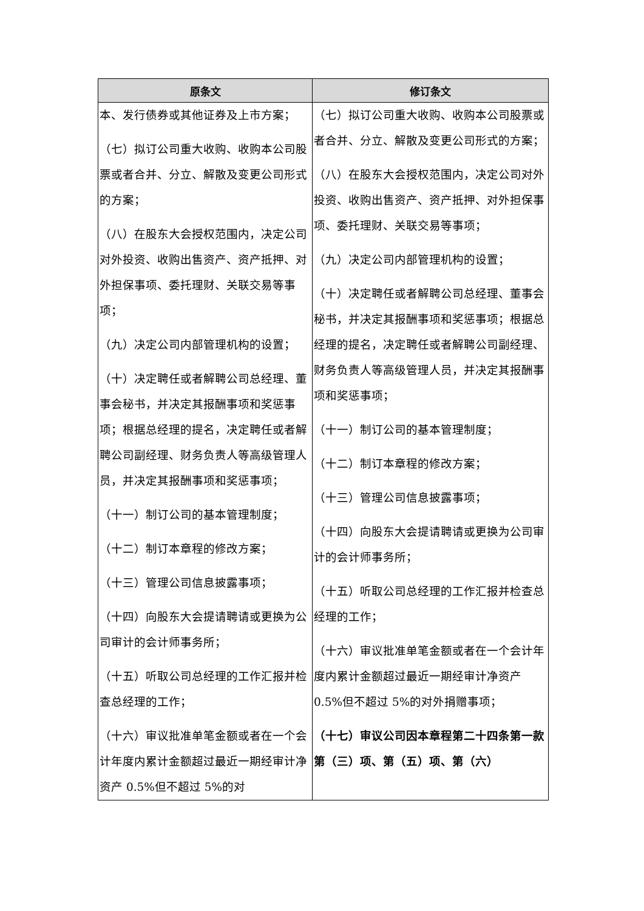| 原条文 | 修订条文 |
| --- | --- |
| 本、发行债券或其他证券及上市方案； （七）拟订公司重大收购、收购本公司股票或者合并、分立、解散及变更公司形式的方案； （八）在股东大会授权范围内，决定公司对外投资、收购出售资产、资产抵押、对外担保事项、委托理财、关联交易等事项； （九）决定公司内部管理机构的设置； （十）决定聘任或者解聘公司总经理、董事会秘书，并决定其报酬事项和奖惩事项；根据总经理的提名，决定聘任或者解聘公司副经理、财务负责人等高级管理人员，并决定其报酬事项和奖惩事项； （十一）制订公司的基本管理制度； （十二）制订本章程的修改方案； （十三）管理公司信息披露事项； （十四）向股东大会提请聘请或更换为公司审计的会计师事务所； （十五）听取公司总经理的工作汇报并检查总经理的工作； （十六）审议批准单笔金额或者在一个会计年度内累计金额超过最近一期经审计净资产 0.5%但不超过 5%的对 | （七）拟订公司重大收购、收购本公司股票或者合并、分立、解散及变更公司形式的方案； （八）在股东大会授权范围内，决定公司对外投资、收购出售资产、资产抵押、对外担保事项、委托理财、关联交易等事项； （九）决定公司内部管理机构的设置； （十）决定聘任或者解聘公司总经理、董事会秘书，并决定其报酬事项和奖惩事项；根据总经理的提名，决定聘任或者解聘公司副经理、财务负责人等高级管理人员，并决定其报酬事项和奖惩事项； （十一）制订公司的基本管理制度； （十二）制订本章程的修改方案； （十三）管理公司信息披露事项； （十四）向股东大会提请聘请或更换为公司审计的会计师事务所； （十五）听取公司总经理的工作汇报并检查总经理的工作； （十六）审议批准单笔金额或者在一个会计年度内累计金额超过最近一期经审计净资产 0.5%但不超过 5%的对外捐赠事项； （十七）审议公司因本章程第二十四条第一款第（三）项、第（五）项、第（六） |